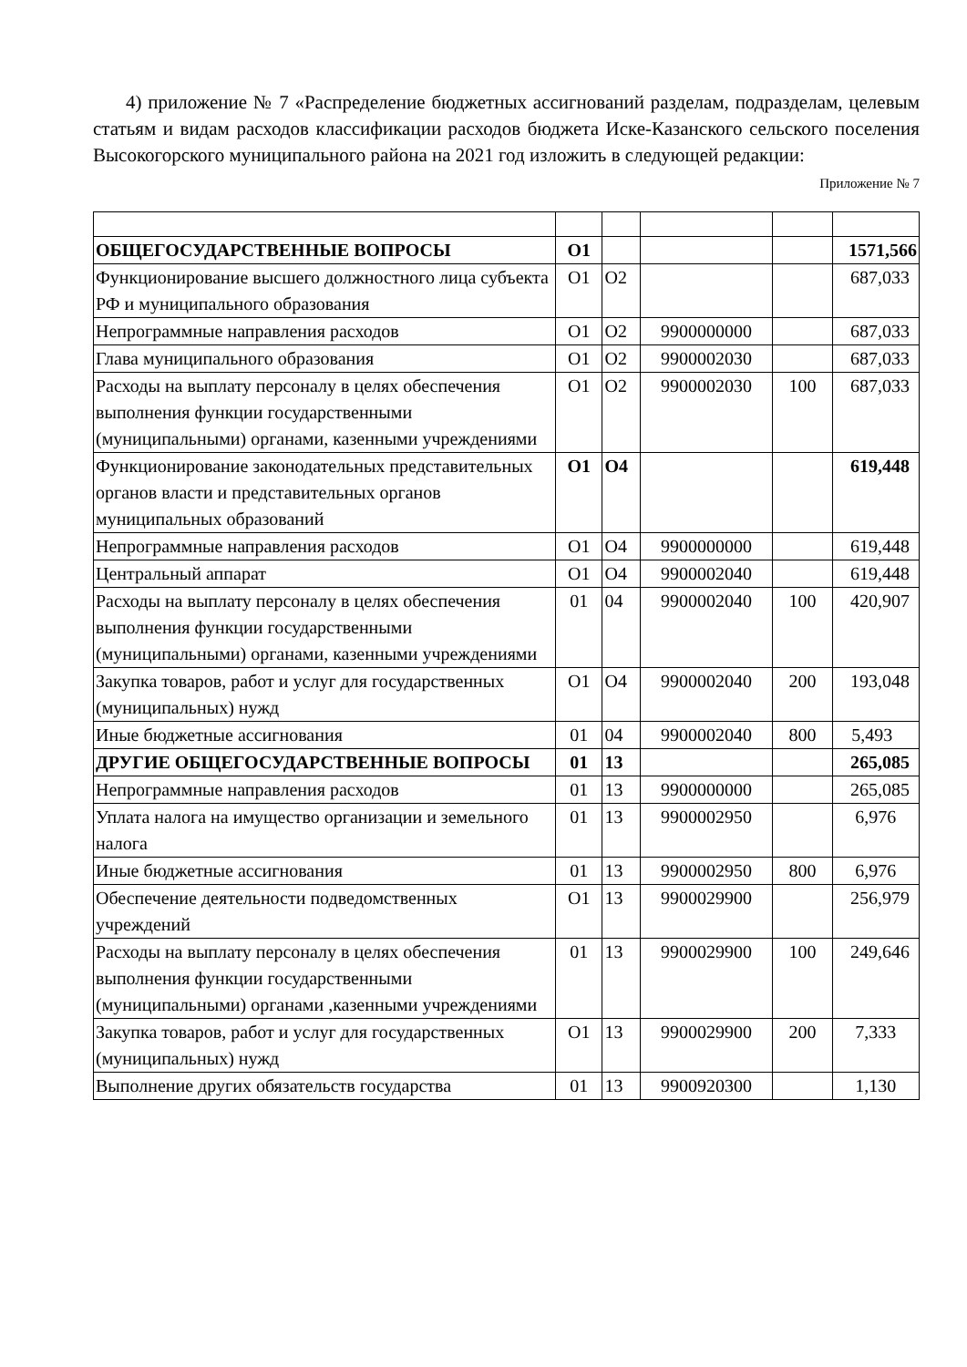4) приложение № 7 «Распределение бюджетных ассигнований разделам, подразделам, целевым статьям и видам расходов классификации расходов бюджета Иске-Казанского сельского поселения Высокогорского муниципального района на 2021 год изложить в следующей редакции:
Приложение № 7
| ОБЩЕГОСУДАРСТВЕННЫЕ ВОПРОСЫ | О1 | | | | 1571,566 |
| Функционирование высшего должностного лица субъекта РФ и муниципального образования | О1 | О2 | | | 687,033 |
| Непрограммные направления расходов | О1 | О2 | 9900000000 | | 687,033 |
| Глава муниципального образования | О1 | О2 | 9900002030 | | 687,033 |
| Расходы на выплату персоналу в целях обеспечения выполнения функции государственными (муниципальными) органами, казенными учреждениями | О1 | О2 | 9900002030 | 100 | 687,033 |
| Функционирование законодательных представительных органов власти и представительных органов муниципальных образований | О1 | О4 | | | 619,448 |
| Непрограммные направления расходов | О1 | О4 | 9900000000 | | 619,448 |
| Центральный аппарат | О1 | О4 | 9900002040 | | 619,448 |
| Расходы на выплату персоналу в целях обеспечения выполнения функции государственными (муниципальными) органами, казенными учреждениями | 01 | 04 | 9900002040 | 100 | 420,907 |
| Закупка товаров, работ и услуг для государственных (муниципальных) нужд | О1 | О4 | 9900002040 | 200 | 193,048 |
| Иные бюджетные ассигнования | 01 | 04 | 9900002040 | 800 | 5,493 |
| ДРУГИЕ ОБЩЕГОСУДАРСТВЕННЫЕ ВОПРОСЫ | 01 | 13 | | | 265,085 |
| Непрограммные направления расходов | 01 | 13 | 9900000000 | | 265,085 |
| Уплата налога на имущество организации и земельного налога | 01 | 13 | 9900002950 | | 6,976 |
| Иные бюджетные ассигнования | 01 | 13 | 9900002950 | 800 | 6,976 |
| Обеспечение деятельности подведомственных учреждений | О1 | 13 | 9900029900 | | 256,979 |
| Расходы на выплату персоналу в целях обеспечения выполнения функции государственными (муниципальными) органами ,казенными учреждениями | 01 | 13 | 9900029900 | 100 | 249,646 |
| Закупка товаров, работ и услуг для государственных (муниципальных) нужд | О1 | 13 | 9900029900 | 200 | 7,333 |
| Выполнение других обязательств государства | 01 | 13 | 9900920300 | | 1,130 |